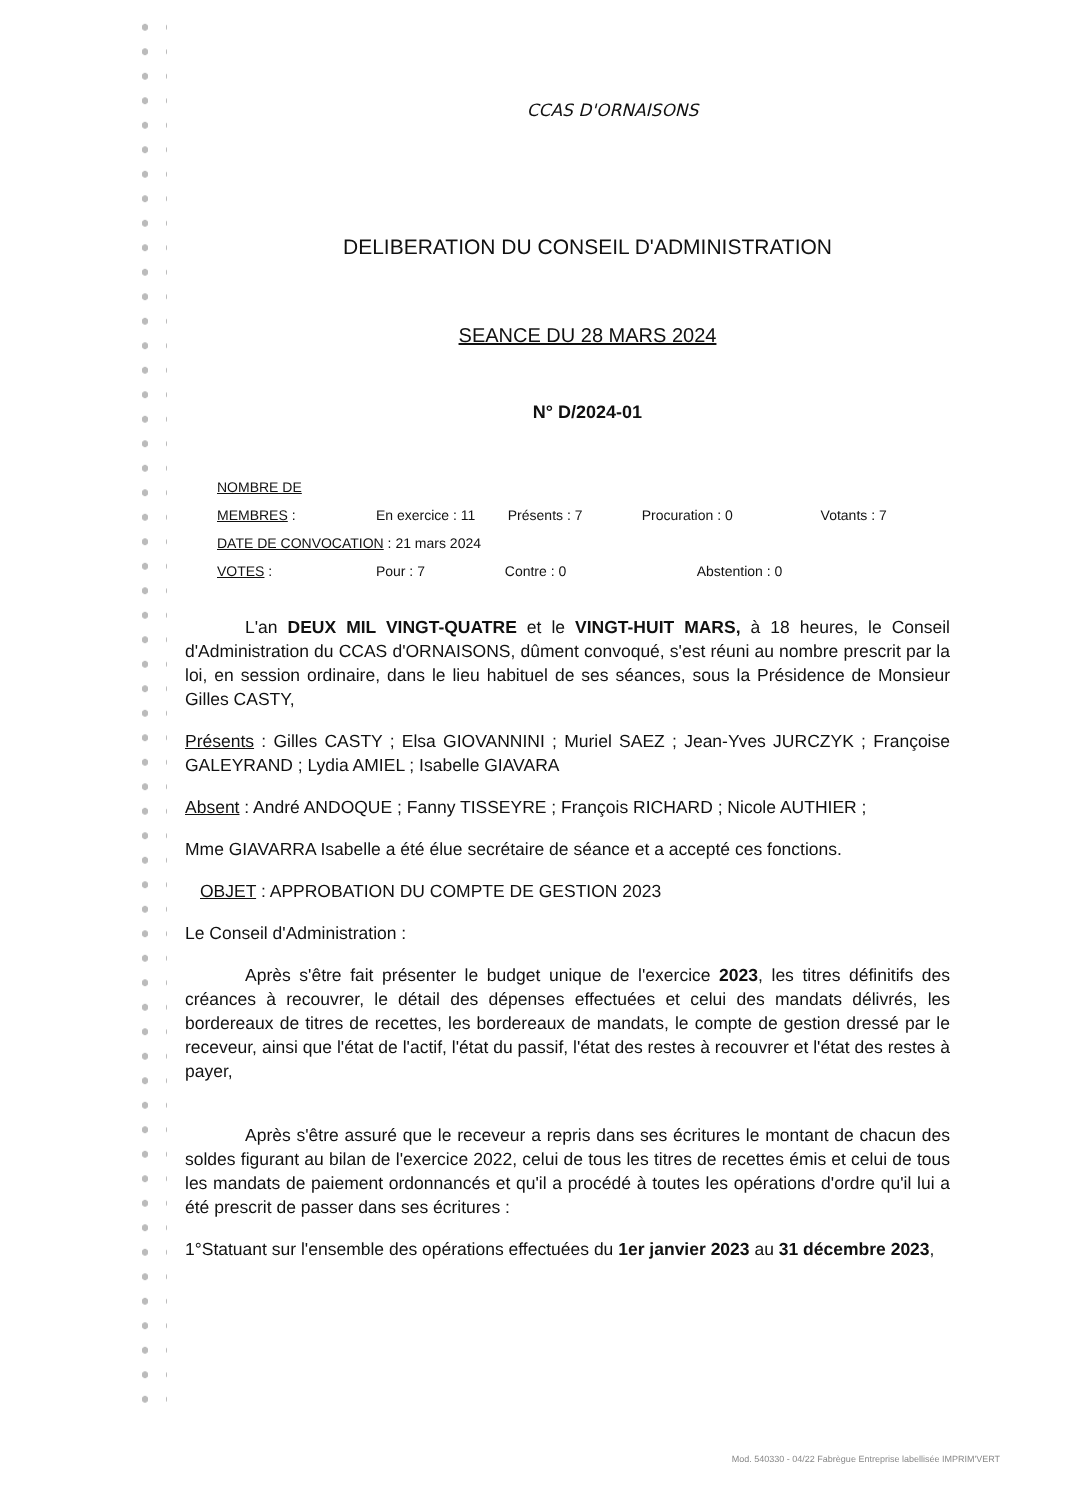CCAS D'ORNAISONS
DELIBERATION DU CONSEIL D'ADMINISTRATION
SEANCE DU 28 MARS 2024
N° D/2024-01
NOMBRE DE MEMBRES : En exercice : 11 Présents : 7 Procuration : 0 Votants : 7
DATE DE CONVOCATION : 21 mars 2024
VOTES : Pour : 7 Contre : 0 Abstention : 0
L'an DEUX MIL VINGT-QUATRE et le VINGT-HUIT MARS, à 18 heures, le Conseil d'Administration du CCAS d'ORNAISONS, dûment convoqué, s'est réuni au nombre prescrit par la loi, en session ordinaire, dans le lieu habituel de ses séances, sous la Présidence de Monsieur Gilles CASTY,
Présents : Gilles CASTY ; Elsa GIOVANNINI ; Muriel SAEZ ; Jean-Yves JURCZYK ; Françoise GALEYRAND ; Lydia AMIEL ; Isabelle GIAVARA
Absent : André ANDOQUE ; Fanny TISSEYRE ; François RICHARD ; Nicole AUTHIER ;
Mme GIAVARRA Isabelle a été élue secrétaire de séance et a accepté ces fonctions.
OBJET : APPROBATION DU COMPTE DE GESTION 2023
Le Conseil d'Administration :
Après s'être fait présenter le budget unique de l'exercice 2023, les titres définitifs des créances à recouvrer, le détail des dépenses effectuées et celui des mandats délivrés, les bordereaux de titres de recettes, les bordereaux de mandats, le compte de gestion dressé par le receveur, ainsi que l'état de l'actif, l'état du passif, l'état des restes à recouvrer et l'état des restes à payer,
Après s'être assuré que le receveur a repris dans ses écritures le montant de chacun des soldes figurant au bilan de l'exercice 2022, celui de tous les titres de recettes émis et celui de tous les mandats de paiement ordonnancés et qu'il a procédé à toutes les opérations d'ordre qu'il lui a été prescrit de passer dans ses écritures :
1°Statuant sur l'ensemble des opérations effectuées du 1er janvier 2023 au 31 décembre 2023,
Mod. 540330 - 04/22 Fabrègue Entreprise labellisée IMPRIM'VERT